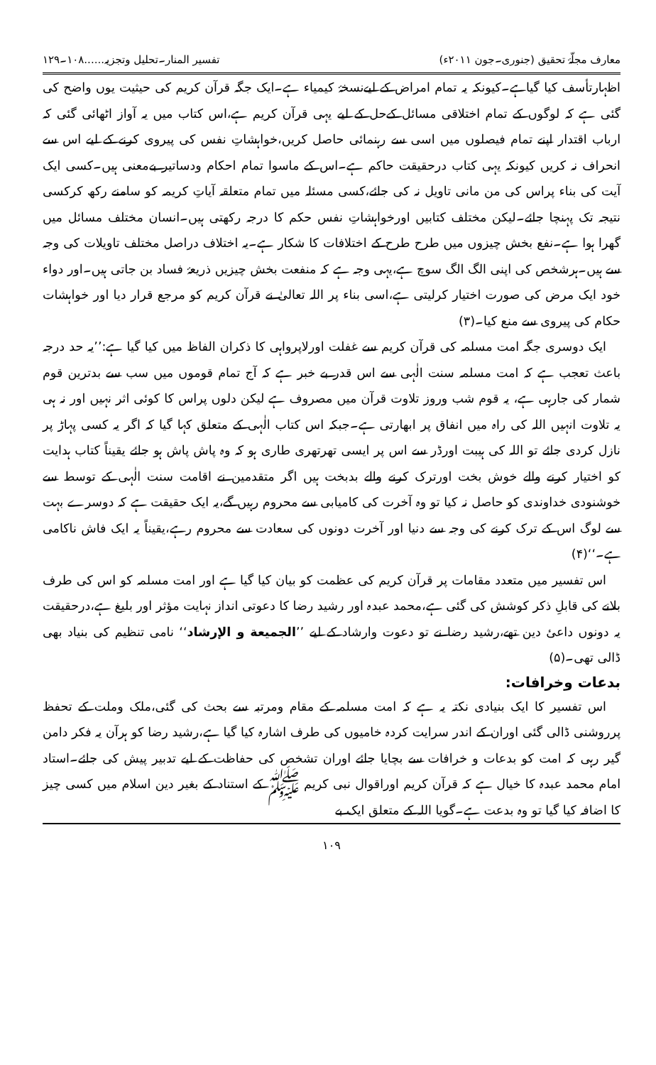معارف مجلّۂ تحقیق (جنوری۔جون ۲۰۱۱ء) تفسیر المنار۔تحلیل وتجزیہ......۱۰۸۔۱۲۹
اظہارتأسف کیا گیاہے۔کیونکہ یہ تمام امراض کے لیےنسخۂ کیمیاء ہے۔ایک جگہ قرآن کریم کی حیثیت یوں واضح کی گئی ہے کہ لوگوں کے تمام اختلاقی مسائل کےحل کے لیے یہی قرآن کریم ہے،اس کتاب میں یہ آواز اٹھائی گئی کہ ارباب اقتدار اپنے تمام فیصلوں میں اسی سے رہنمائی حاصل کریں،خواہشاتِ نفس کی پیروی کرنے کے لیے اس سے انحراف نہ کریں کیونکہ یہی کتاب درحقیقت حاکم ہے۔اس کے ماسوا تمام احکام ودساتیر بےمعنی ہیں۔کسی ایک آیت کی بناء پراس کی من مانی تاویل نہ کی جائے،کسی مسئلہ میں تمام متعلقہ آیاتِ کریمہ کو سامنے رکھ کرکسی نتیجہ تک پہنچا جائے۔لیکن مختلف کتابیں اورخواہشاتِ نفس حکم کا درجہ رکھتی ہیں۔انسان مختلف مسائل میں گھرا ہوا ہے۔نفع بخش چیزوں میں طرح طرح کے اختلافات کا شکار ہے۔یہ اختلاف دراصل مختلف تاویلات کی وجہ سے ہیں۔ہرشخص کی اپنی الگ الگ سوچ ہے،یہی وجہ ہے کہ منفعت بخش چیزیں ذریعۂ فساد بن جاتی ہیں۔اور دواء خود ایک مرض کی صورت اختیار کرلیتی ہے،اسی بناء پر اللہ تعالیٰ نے قرآن کریم کو مرجع قرار دیا اور خواہشات حکام کی پیروی سے منع کیا۔(۳)
ایک دوسری جگہ امت مسلمہ کی قرآن کریم سے غفلت اورلاپرواہی کا ذکران الفاظ میں کیا گیا ہے:’’یہ حد درجہ باعث تعجب ہے کہ امت مسلمہ سنت الٰہی سے اس قدر بے خبر ہے کہ آج تمام قوموں میں سب سے بدترین قوم شمار کی جارہی ہے، یہ قوم شب وروز تلاوت قرآن میں مصروف ہے لیکن دلوں پراس کا کوئی اثر نہیں اور نہ ہی یہ تلاوت انہیں اللہ کی راہ میں انفاق پر ابھارتی ہے۔جبکہ اس کتاب الٰہی کے متعلق کہا گیا کہ اگر یہ کسی پہاڑ پر نازل کردی جائے تو اللہ کی ہیبت اورڈر سے اس پر ایسی تھرتھری طاری ہو کہ وہ پاش پاش ہو جائے یقیناً کتاب ہدایت کو اختیار کرنے والے خوش بخت اورترک کرنے والے بدبخت ہیں اگر متقدمین نے اقامت سنت الٰہی کے توسط سے خوشنودی خداوندی کو حاصل نہ کیا تو وہ آخرت کی کامیابی سے محروم رہیں گے،یہ ایک حقیقت ہے کہ دوسرے بہت سے لوگ اس کے ترک کرنے کی وجہ سے دنیا اور آخرت دونوں کی سعادت سے محروم رہے،یقیناً یہ ایک فاش ناکامی ہے۔‘‘(۴)
اس تفسیر میں متعدد مقامات پر قرآن کریم کی عظمت کو بیان کیا گیا ہے اور امت مسلمہ کو اس کی طرف بلانے کی قابلِ ذکر کوشش کی گئی ہے،محمد عبدہ اور رشید رضا کا دعوتی انداز نہایت مؤثر اور بلیغ ہے،درحقیقت یہ دونوں داعیٔ دین تھے،رشید رضا نے تو دعوت وارشاد کے لیے ’’الجمیعة و الإرشاد‘‘ نامی تنظیم کی بنیاد بھی ڈالی تھی۔(۵)
بدعات وخرافات:
اس تفسیر کا ایک بنیادی نکتہ یہ ہے کہ امت مسلمہ کے مقام ومرتبہ سے بحث کی گئی،ملک وملت کے تحفظ پرروشنی ڈالی گئی اوران کے اندر سرایت کردہ خامیوں کی طرف اشارہ کیا گیا ہے،رشید رضا کو ہرآن یہ فکر دامن گیر رہی کہ امت کو بدعات و خرافات سے بچایا جائے اوران تشخص کی حفاظت کے لیے تدبیر پیش کی جائے۔استاد امام محمد عبدہ کا خیال ہے کہ قرآن کریم اوراقوال نبی کریم ﷺ کے استناد کے بغیر دین اسلام میں کسی چیز کا اضافہ کیا گیا تو وہ بدعت ہے۔گویا اللہ کے متعلق ایک بے
۱۰۹